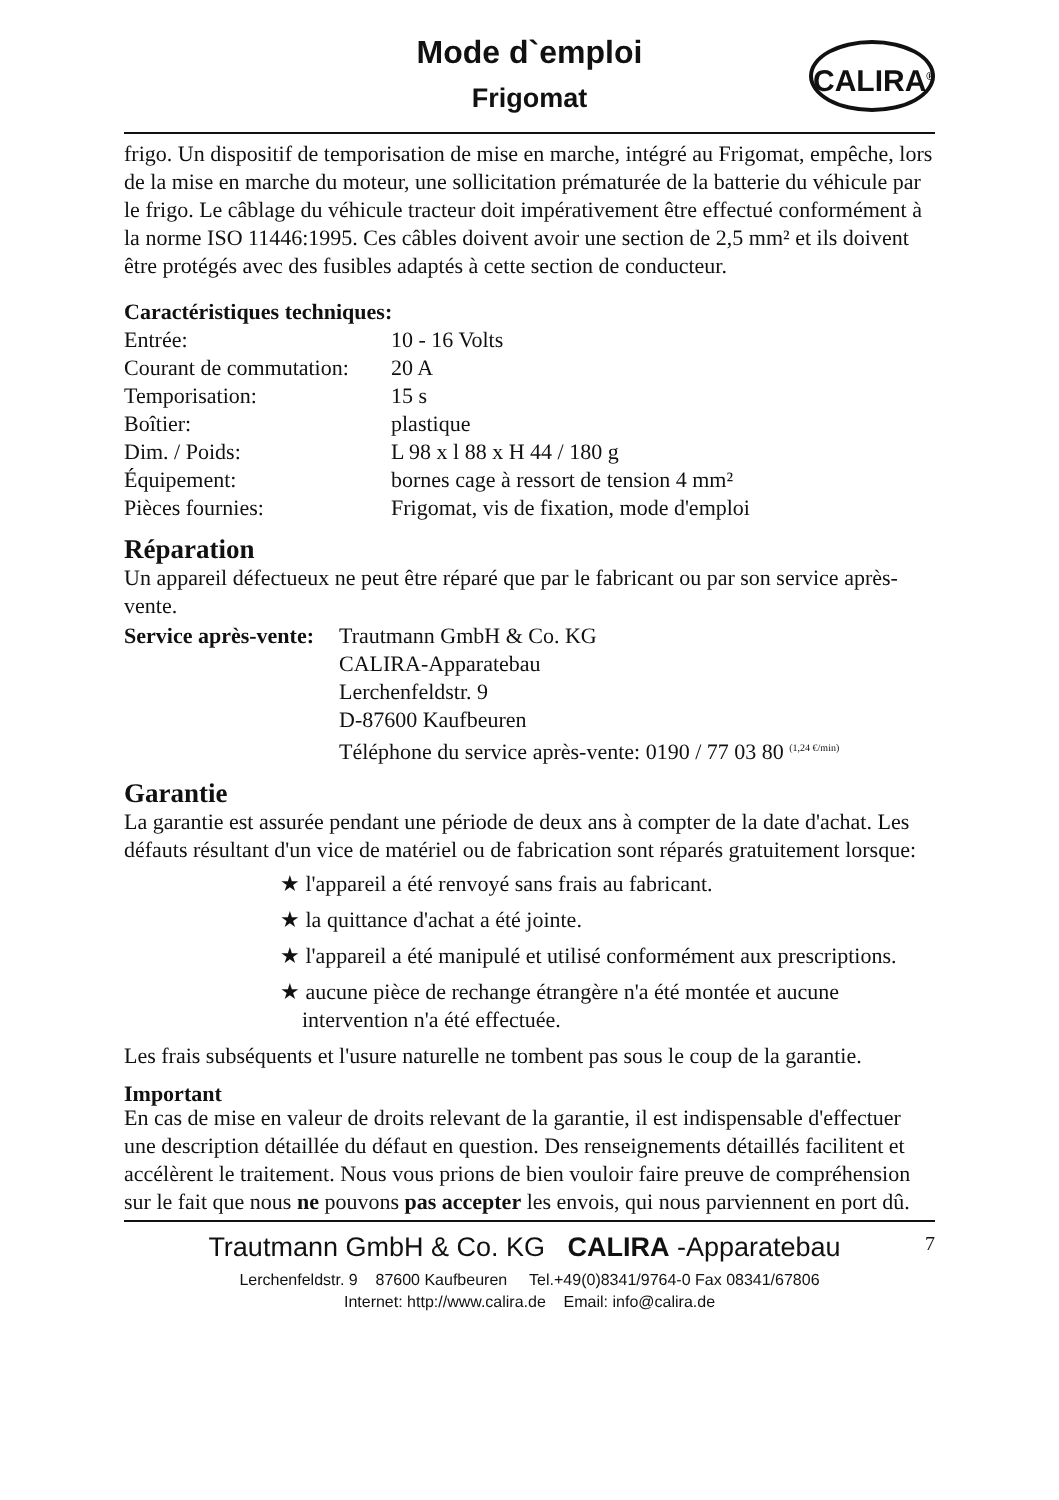Mode d`emploi
Frigomat
CALIRA<sup>®</sup>
frigo. Un dispositif de temporisation de mise en marche, intégré au Frigomat, empêche, lors de la mise en marche du moteur, une sollicitation prématurée de la batterie du véhicule par le frigo. Le câblage du véhicule tracteur doit impérativement être effectué conformément à la norme ISO 11446:1995. Ces câbles doivent avoir une section de 2,5 mm² et ils doivent être protégés avec des fusibles adaptés à cette section de conducteur.
Caractéristiques techniques:
| Entrée: | 10 - 16 Volts |
| Courant de commutation: | 20 A |
| Temporisation: | 15 s |
| Boîtier: | plastique |
| Dim. / Poids: | L 98 x l 88 x H 44 / 180 g |
| Équipement: | bornes cage à ressort de tension 4 mm² |
| Pièces fournies: | Frigomat, vis de fixation, mode d'emploi |
Réparation
Un appareil défectueux ne peut être réparé que par le fabricant ou par son service après-vente.
| Service après-vente: | Trautmann GmbH & Co. KG CALIRA-Apparatebau Lerchenfeldstr. 9 D-87600 Kaufbeuren Téléphone du service après-vente: 0190 / 77 03 80 <sup>(1,24 €/min)</sup> |
Garantie
La garantie est assurée pendant une période de deux ans à compter de la date d'achat. Les défauts résultant d'un vice de matériel ou de fabrication sont réparés gratuitement lorsque:
★ l'appareil a été renvoyé sans frais au fabricant.
★ la quittance d'achat a été jointe.
★ l'appareil a été manipulé et utilisé conformément aux prescriptions.
★ aucune pièce de rechange étrangère n'a été montée et aucune intervention n'a été effectuée.
Les frais subséquents et l'usure naturelle ne tombent pas sous le coup de la garantie.
Important
En cas de mise en valeur de droits relevant de la garantie, il est indispensable d'effectuer une description détaillée du défaut en question. Des renseignements détaillés facilitent et accélèrent le traitement. Nous vous prions de bien vouloir faire preuve de compréhension sur le fait que nous ne pouvons pas accepter les envois, qui nous parviennent en port dû.
Trautmann GmbH & Co. KG CALIRA -Apparatebau 7
Lerchenfeldstr. 9 87600 Kaufbeuren Tel.+49(0)8341/9764-0 Fax 08341/67806
Internet: http://www.calira.de Email: info@calira.de